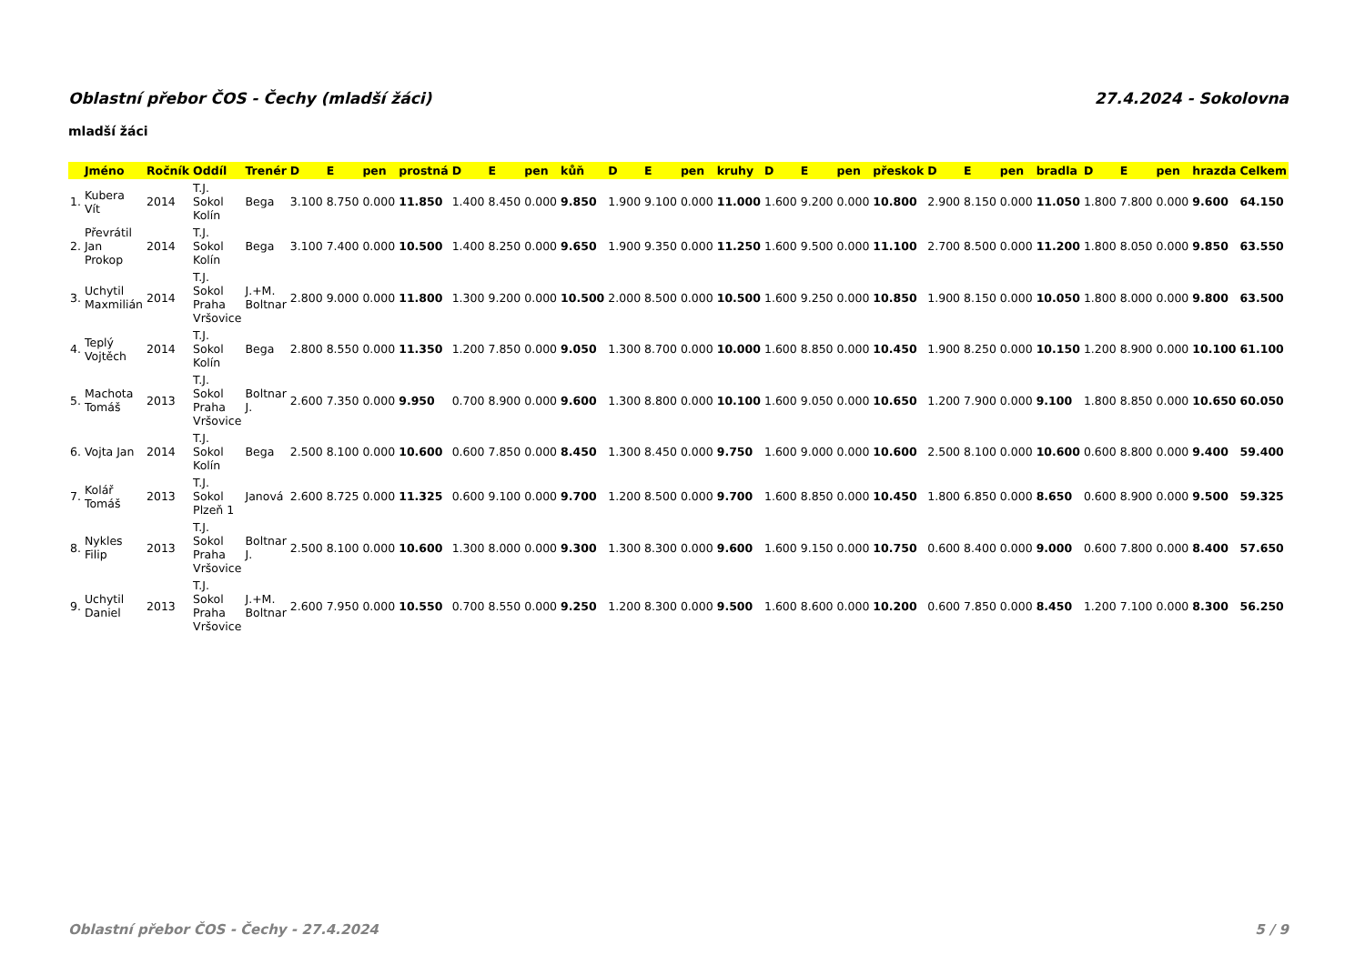Oblastní přebor ČOS - Čechy (mladší žáci) 27.4.2024 - Sokolovna
mladší žáci
| | Jméno | Ročník | Oddíl | Trenér | D | E | pen | prostná | D | E | pen | kůň | D | E | pen | kruhy | D | E | pen | přeskok | D | E | pen | bradla | D | E | pen | hrazda | Celkem |
| --- | --- | --- | --- | --- | --- | --- | --- | --- | --- | --- | --- | --- | --- | --- | --- | --- | --- | --- | --- | --- | --- | --- | --- | --- | --- | --- | --- | --- | --- |
| 1. | Kubera Vít | 2014 | T.J. Sokol Kolín | Bega | 3.100 | 8.750 | 0.000 | 11.850 | 1.400 | 8.450 | 0.000 | 9.850 | 1.900 | 9.100 | 0.000 | 11.000 | 1.600 | 9.200 | 0.000 | 10.800 | 2.900 | 8.150 | 0.000 | 11.050 | 1.800 | 7.800 | 0.000 | 9.600 | 64.150 |
| 2. | Převrátil Jan Prokop | 2014 | T.J. Sokol Kolín | Bega | 3.100 | 7.400 | 0.000 | 10.500 | 1.400 | 8.250 | 0.000 | 9.650 | 1.900 | 9.350 | 0.000 | 11.250 | 1.600 | 9.500 | 0.000 | 11.100 | 2.700 | 8.500 | 0.000 | 11.200 | 1.800 | 8.050 | 0.000 | 9.850 | 63.550 |
| 3. | Uchytil Maxmilián | 2014 | T.J. Sokol Praha Vršovice | J.+M. Boltnar | 2.800 | 9.000 | 0.000 | 11.800 | 1.300 | 9.200 | 0.000 | 10.500 | 2.000 | 8.500 | 0.000 | 10.500 | 1.600 | 9.250 | 0.000 | 10.850 | 1.900 | 8.150 | 0.000 | 10.050 | 1.800 | 8.000 | 0.000 | 9.800 | 63.500 |
| 4. | Teplý Vojtěch | 2014 | T.J. Sokol Kolín | Bega | 2.800 | 8.550 | 0.000 | 11.350 | 1.200 | 7.850 | 0.000 | 9.050 | 1.300 | 8.700 | 0.000 | 10.000 | 1.600 | 8.850 | 0.000 | 10.450 | 1.900 | 8.250 | 0.000 | 10.150 | 1.200 | 8.900 | 0.000 | 10.100 | 61.100 |
| 5. | Machota Tomáš | 2013 | T.J. Sokol Praha Vršovice | Boltnar J. | 2.600 | 7.350 | 0.000 | 9.950 | 0.700 | 8.900 | 0.000 | 9.600 | 1.300 | 8.800 | 0.000 | 10.100 | 1.600 | 9.050 | 0.000 | 10.650 | 1.200 | 7.900 | 0.000 | 9.100 | 1.800 | 8.850 | 0.000 | 10.650 | 60.050 |
| 6. | Vojta Jan | 2014 | T.J. Sokol Kolín | Bega | 2.500 | 8.100 | 0.000 | 10.600 | 0.600 | 7.850 | 0.000 | 8.450 | 1.300 | 8.450 | 0.000 | 9.750 | 1.600 | 9.000 | 0.000 | 10.600 | 2.500 | 8.100 | 0.000 | 10.600 | 0.600 | 8.800 | 0.000 | 9.400 | 59.400 |
| 7. | Kolář Tomáš | 2013 | T.J. Sokol Plzeň 1 | Janová | 2.600 | 8.725 | 0.000 | 11.325 | 0.600 | 9.100 | 0.000 | 9.700 | 1.200 | 8.500 | 0.000 | 9.700 | 1.600 | 8.850 | 0.000 | 10.450 | 1.800 | 6.850 | 0.000 | 8.650 | 0.600 | 8.900 | 0.000 | 9.500 | 59.325 |
| 8. | Nykles Filip | 2013 | T.J. Sokol Praha Vršovice | Boltnar J. | 2.500 | 8.100 | 0.000 | 10.600 | 1.300 | 8.000 | 0.000 | 9.300 | 1.300 | 8.300 | 0.000 | 9.600 | 1.600 | 9.150 | 0.000 | 10.750 | 0.600 | 8.400 | 0.000 | 9.000 | 0.600 | 7.800 | 0.000 | 8.400 | 57.650 |
| 9. | Uchytil Daniel | 2013 | T.J. Sokol Praha Vršovice | J.+M. Boltnar | 2.600 | 7.950 | 0.000 | 10.550 | 0.700 | 8.550 | 0.000 | 9.250 | 1.200 | 8.300 | 0.000 | 9.500 | 1.600 | 8.600 | 0.000 | 10.200 | 0.600 | 7.850 | 0.000 | 8.450 | 1.200 | 7.100 | 0.000 | 8.300 | 56.250 |
Oblastní přebor ČOS - Čechy - 27.4.2024 5 / 9